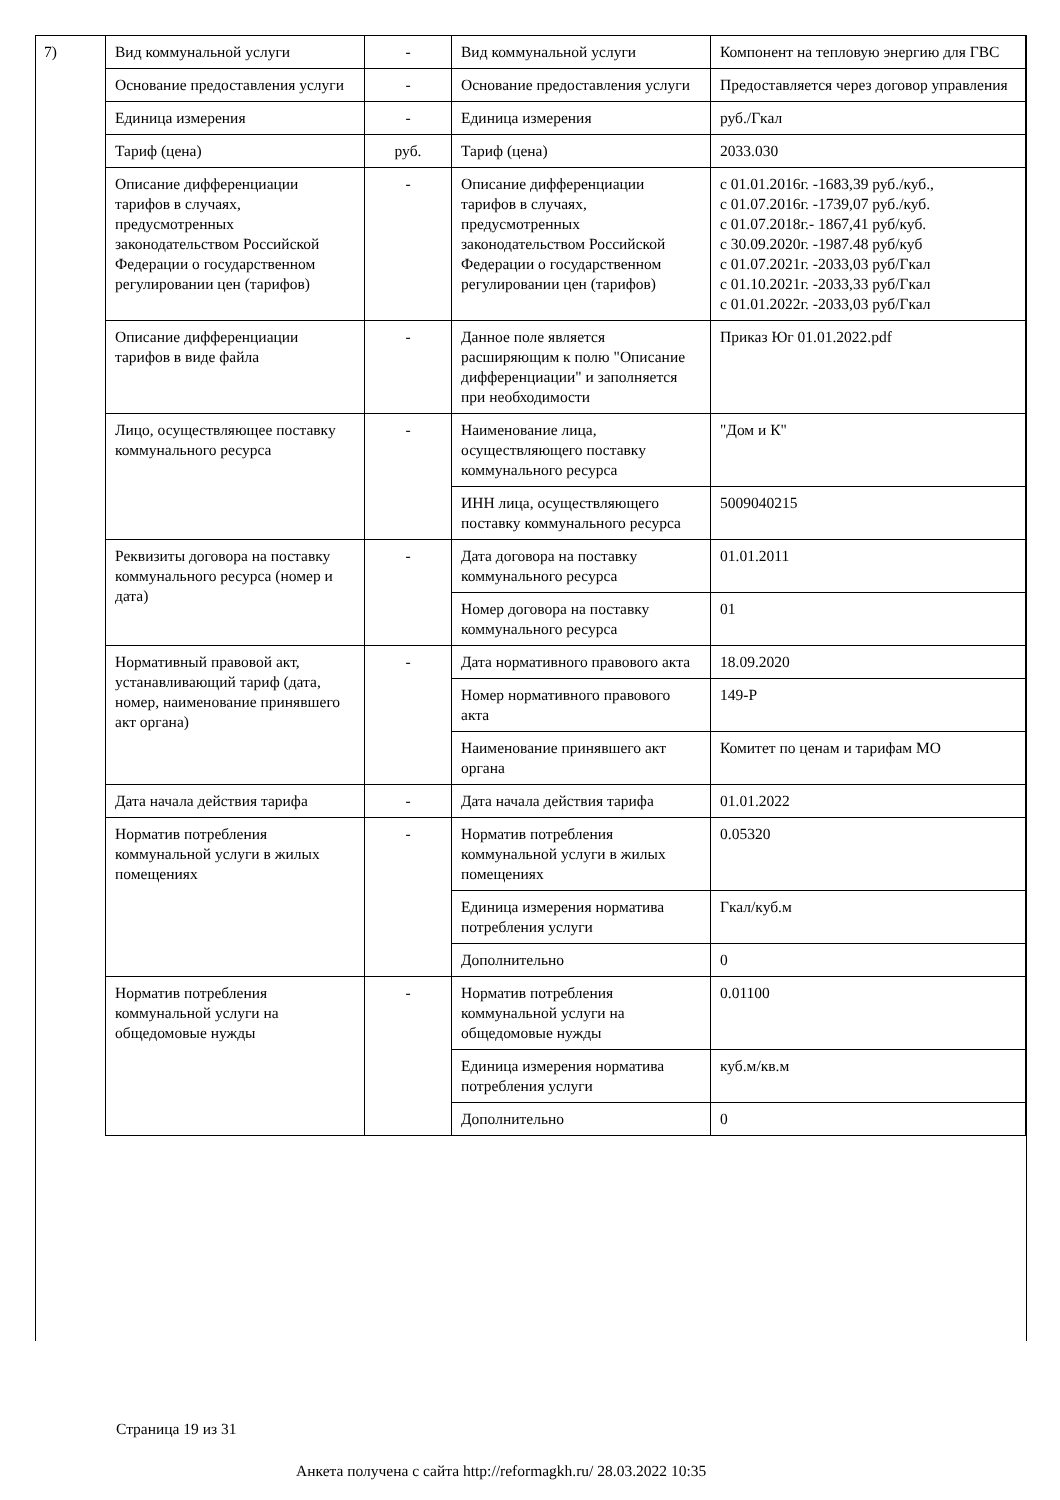| 7) | Вид коммунальной услуги | - | Вид коммунальной услуги | Компонент на тепловую энергию для ГВС |
| | Основание предоставления услуги | - | Основание предоставления услуги | Предоставляется через договор управления |
| | Единица измерения | - | Единица измерения | руб./Гкал |
| | Тариф (цена) | руб. | Тариф (цена) | 2033.030 |
| | Описание дифференциации тарифов в случаях, предусмотренных законодательством Российской Федерации о государственном регулировании цен (тарифов) | - | Описание дифференциации тарифов в случаях, предусмотренных законодательством Российской Федерации о государственном регулировании цен (тарифов) | с 01.01.2016г. -1683,39 руб./куб., с 01.07.2016г. -1739,07 руб./куб. с 01.07.2018г.- 1867,41 руб/куб. с 30.09.2020г. -1987.48 руб/куб с 01.07.2021г. -2033,03 руб/Гкал с 01.10.2021г. -2033,33 руб/Гкал с 01.01.2022г. -2033,03 руб/Гкал |
| | Описание дифференциации тарифов в виде файла | - | Данное поле является расширяющим к полю "Описание дифференциации" и заполняется при необходимости | Приказ Юг 01.01.2022.pdf |
| | Лицо, осуществляющее поставку коммунального ресурса | - | Наименование лица, осуществляющего поставку коммунального ресурса | "Дом и К" |
| | | | ИНН лица, осуществляющего поставку коммунального ресурса | 5009040215 |
| | Реквизиты договора на поставку коммунального ресурса (номер и дата) | - | Дата договора на поставку коммунального ресурса | 01.01.2011 |
| | | | Номер договора на поставку коммунального ресурса | 01 |
| | Нормативный правовой акт, устанавливающий тариф (дата, номер, наименование принявшего акт органа) | - | Дата нормативного правового акта | 18.09.2020 |
| | | | Номер нормативного правового акта | 149-Р |
| | | | Наименование принявшего акт органа | Комитет по ценам и тарифам МО |
| | Дата начала действия тарифа | - | Дата начала действия тарифа | 01.01.2022 |
| | Норматив потребления коммунальной услуги в жилых помещениях | - | Норматив потребления коммунальной услуги в жилых помещениях | 0.05320 |
| | | | Единица измерения норматива потребления услуги | Гкал/куб.м |
| | | | Дополнительно | 0 |
| | Норматив потребления коммунальной услуги на общедомовые нужды | - | Норматив потребления коммунальной услуги на общедомовые нужды | 0.01100 |
| | | | Единица измерения норматива потребления услуги | куб.м/кв.м |
| | | | Дополнительно | 0 |
Страница 19 из 31
Анкета получена с сайта http://reformagkh.ru/ 28.03.2022 10:35